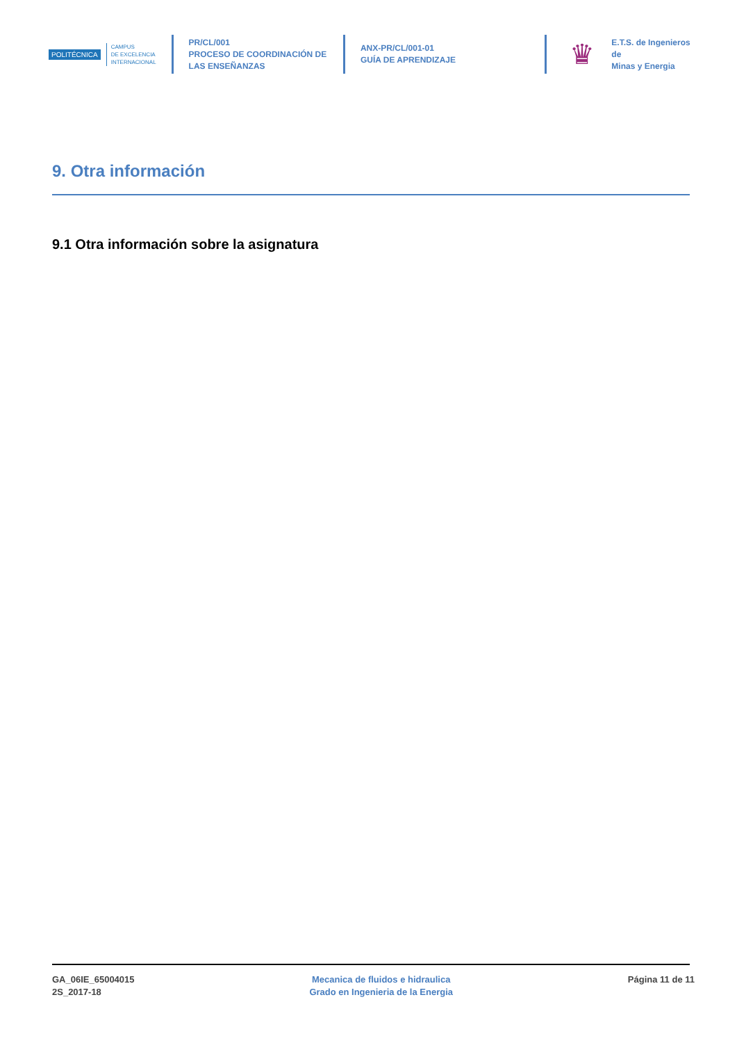POLITÉCNICA
CAMPUS
DE EXCELENCIA
INTERNACIONAL
PR/CL/001
PROCESO DE COORDINACIÓN DE
LAS ENSEÑANZAS
ANX-PR/CL/001-01
GUÍA DE APRENDIZAJE
♛
E.T.S. de Ingenieros de
Minas y Energia
9. Otra información
9.1 Otra información sobre la asignatura
GA_06IE_65004015
2S_2017-18
Mecanica de fluidos e hidraulica
Grado en Ingenieria de la Energia
Página 11 de 11